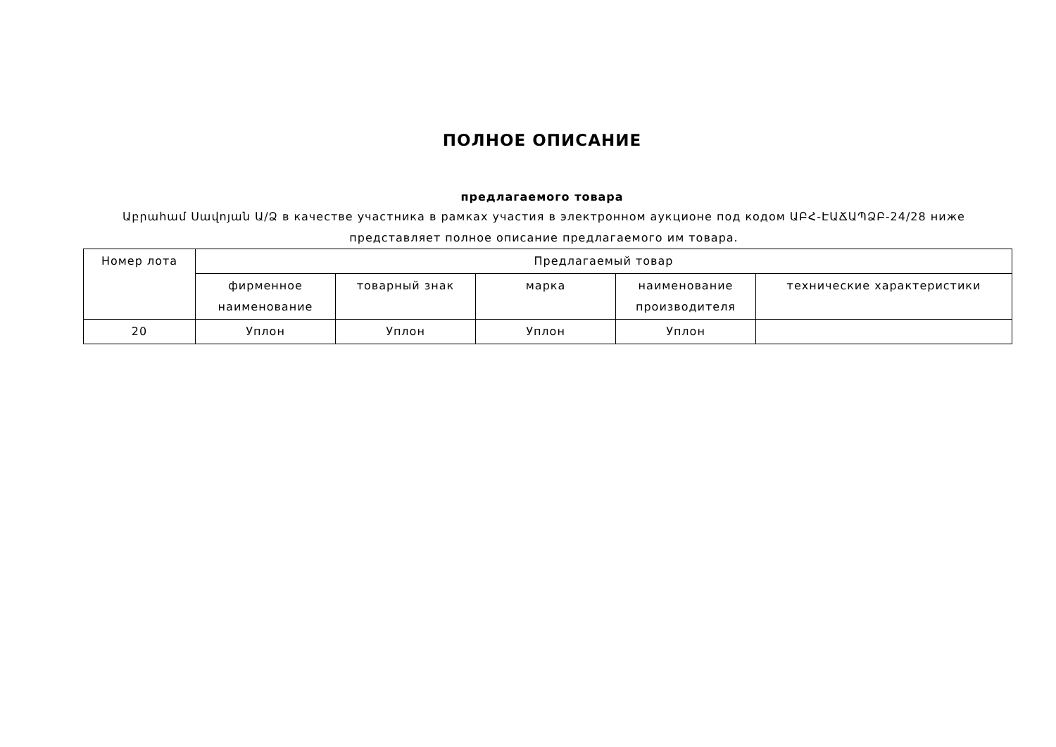ПОЛНОЕ ОПИСАНИЕ
предлагаемого товара
Աբրահամ Սավոյան Ա/Ձ в качестве участника в рамках участия в электронном аукционе под кодом ԱԲՀ-ԷԱՃԱՊՁԲ-24/28 ниже представляет полное описание предлагаемого им товара.
| Номер лота | Предлагаемый товар | | | | |
| --- | --- | --- | --- | --- | --- |
| | фирменное наименование | товарный знак | марка | наименование производителя | технические характеристики |
| 20 | Уплон | Уплон | Уплон | Уплон | |